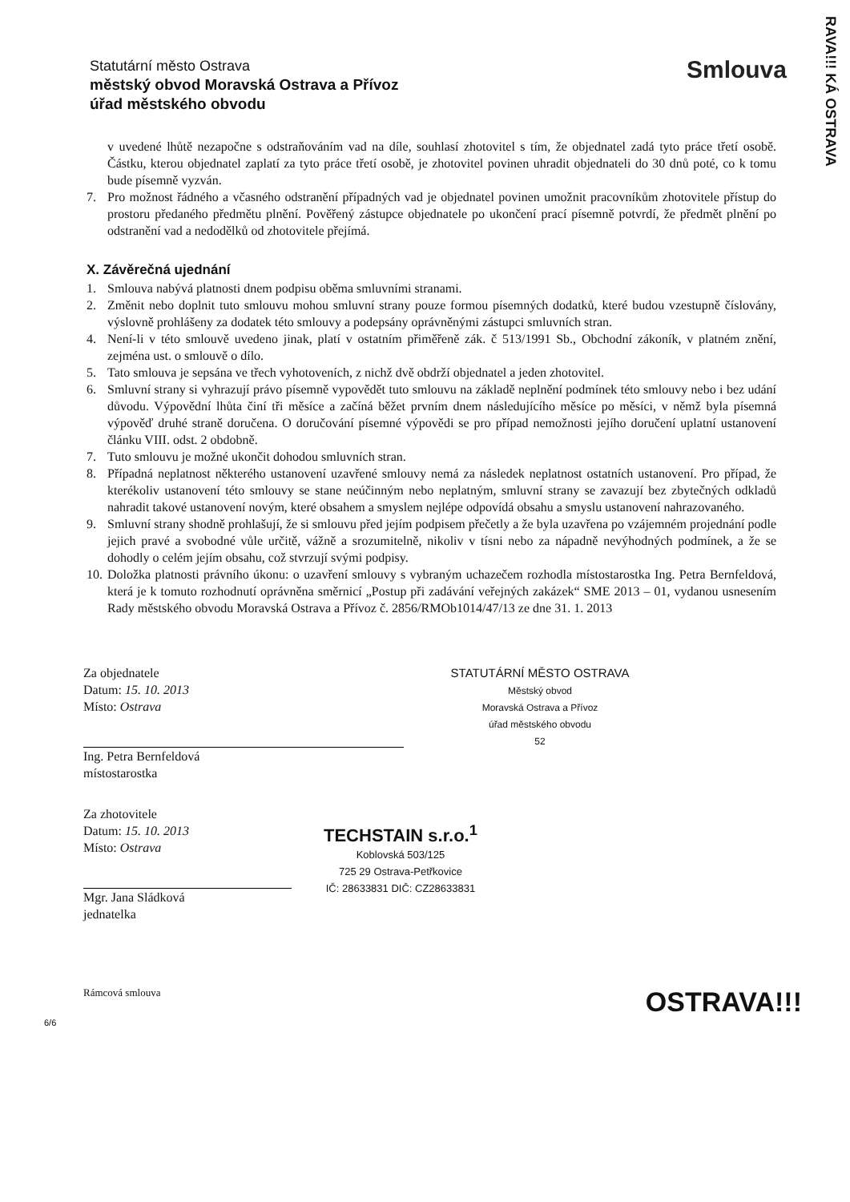RAVA!!! KÁ OSTRAVA
Statutární město Ostrava
městský obvod Moravská Ostrava a Přívoz
úřad městského obvodu
Smlouva
v uvedené lhůtě nezapočne s odstraňováním vad na díle, souhlasí zhotovitel s tím, že objednatel zadá tyto práce třetí osobě. Částku, kterou objednatel zaplatí za tyto práce třetí osobě, je zhotovitel povinen uhradit objednateli do 30 dnů poté, co k tomu bude písemně vyzván.
7. Pro možnost řádného a včasného odstranění případných vad je objednatel povinen umožnit pracovníkům zhotovitele přístup do prostoru předaného předmětu plnění. Pověřený zástupce objednatele po ukončení prací písemně potvrdí, že předmět plnění po odstranění vad a nedodělků od zhotovitele přejímá.
X. Závěrečná ujednání
1. Smlouva nabývá platnosti dnem podpisu oběma smluvními stranami.
2. Změnit nebo doplnit tuto smlouvu mohou smluvní strany pouze formou písemných dodatků, které budou vzestupně číslovány, výslovně prohlášeny za dodatek této smlouvy a podepsány oprávněnými zástupci smluvních stran.
4. Není-li v této smlouvě uvedeno jinak, platí v ostatním přiměřeně zák. č 513/1991 Sb., Obchodní zákoník, v platném znění, zejména ust. o smlouvě o dílo.
5. Tato smlouva je sepsána ve třech vyhotoveních, z nichž dvě obdrží objednatel a jeden zhotovitel.
6. Smluvní strany si vyhrazují právo písemně vypovědět tuto smlouvu na základě neplnění podmínek této smlouvy nebo i bez udání důvodu. Výpovědní lhůta činí tři měsíce a začíná běžet prvním dnem následujícího měsíce po měsíci, v němž byla písemná výpověď druhé straně doručena. O doručování písemné výpovědi se pro případ nemožnosti jejího doručení uplatní ustanovení článku VIII. odst. 2 obdobně.
7. Tuto smlouvu je možné ukončit dohodou smluvních stran.
8. Případná neplatnost některého ustanovení uzavřené smlouvy nemá za následek neplatnost ostatních ustanovení. Pro případ, že kterékoliv ustanovení této smlouvy se stane neúčinným nebo neplatným, smluvní strany se zavazují bez zbytečných odkladů nahradit takové ustanovení novým, které obsahem a smyslem nejlépe odpovídá obsahu a smyslu ustanovení nahrazovaného.
9. Smluvní strany shodně prohlašují, že si smlouvu před jejím podpisem přečetly a že byla uzavřena po vzájemném projednání podle jejich pravé a svobodné vůle určitě, vážně a srozumitelně, nikoliv v tísni nebo za nápadně nevýhodných podmínek, a že se dohodly o celém jejím obsahu, což stvrzují svými podpisy.
10. Doložka platnosti právního úkonu: o uzavření smlouvy s vybraným uchazečem rozhodla místostarostka Ing. Petra Bernfeldová, která je k tomuto rozhodnutí oprávněna směrnicí „Postup při zadávání veřejných zakázek“ SME 2013 – 01, vydanou usnesením Rady městského obvodu Moravská Ostrava a Přívoz č. 2856/RMOb1014/47/13 ze dne 31. 1. 2013
Za objednatele
Datum: 15. 10. 2013
Místo: Ostrava
Ing. Petra Bernfeldová
místostarostka
STATUTÁRNÍ MĚSTO OSTRAVA
Městský obvod
Moravská Ostrava a Přívoz
úřad městského obvodu
52
Za zhotovitele
Datum: 15. 10. 2013
Místo: Ostrava
Mgr. Jana Sládková
jednatelka
TECHSTAIN s.r.o.<sup>1</sup>
Koblovská 503/125
725 29 Ostrava-Petřkovice
IČ: 28633831 DIČ: CZ28633831
Rámcová smlouva OSTRAVA!!!
6/6